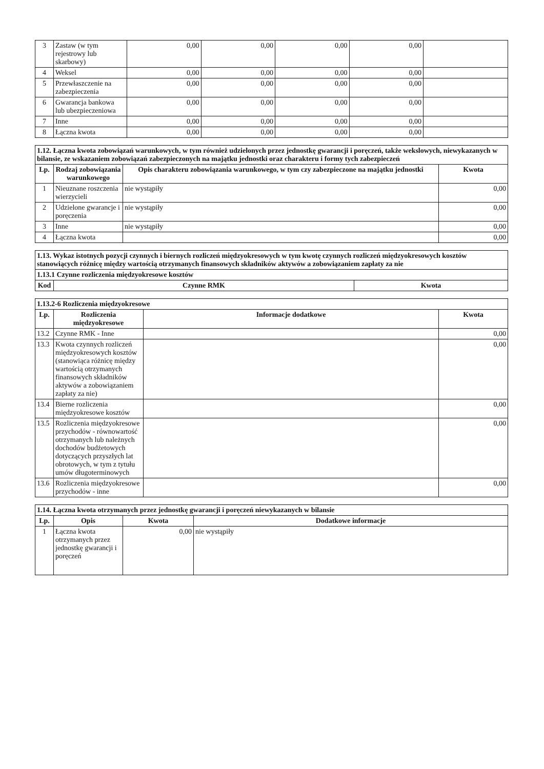| 3 | Zastaw (w tym rejestrowy lub skarbowy) | 0,00 | 0,00 | 0,00 | 0,00 | |
| 4 | Weksel | 0,00 | 0,00 | 0,00 | 0,00 | |
| 5 | Przewłaszczenie na zabezpieczenia | 0,00 | 0,00 | 0,00 | 0,00 | |
| 6 | Gwarancja bankowa lub ubezpieczeniowa | 0,00 | 0,00 | 0,00 | 0,00 | |
| 7 | Inne | 0,00 | 0,00 | 0,00 | 0,00 | |
| 8 | Łączna kwota | 0,00 | 0,00 | 0,00 | 0,00 | |
| 1.12. Łączna kwota zobowiązań warunkowych, w tym również udzielonych przez jednostkę gwarancji i poręczeń, także wekslowych, niewykazanych w bilansie, ze wskazaniem zobowiązań zabezpieczonych na majątku jednostki oraz charakteru i formy tych zabezpieczeń | | | |
| Lp. | Rodzaj zobowiązania warunkowego | Opis charakteru zobowiązania warunkowego, w tym czy zabezpieczone na majątku jednostki | Kwota |
| 1 | Nieuznane roszczenia wierzycieli | nie wystąpiły | 0,00 |
| 2 | Udzielone gwarancje i poręczenia | nie wystąpiły | 0,00 |
| 3 | Inne | nie wystąpiły | 0,00 |
| 4 | Łączna kwota | | 0,00 |
| 1.13. Wykaz istotnych pozycji czynnych i biernych rozliczeń międzyokresowych w tym kwotę czynnych rozliczeń międzyokresowych kosztów stanowiących różnicę między wartością otrzymanych finansowych składników aktywów a zobowiązaniem zapłaty za nie | | |
| 1.13.1 Czynne rozliczenia międzyokresowe kosztów | | |
| Kod | Czynne RMK | Kwota |
| 1.13.2-6 Rozliczenia międzyokresowe | | | |
| Lp. | Rozliczenia międzyokresowe | Informacje dodatkowe | Kwota |
| 13.2 | Czynne RMK - Inne | | 0,00 |
| 13.3 | Kwota czynnych rozliczeń międzyokresowych kosztów (stanowiąca różnicę między wartością otrzymanych finansowych składników aktywów a zobowiązaniem zapłaty za nie) | | 0,00 |
| 13.4 | Bierne rozliczenia międzyokresowe kosztów | | 0,00 |
| 13.5 | Rozliczenia międzyokresowe przychodów - równowartość otrzymanych lub należnych dochodów budżetowych dotyczących przyszłych lat obrotowych, w tym z tytułu umów długoterminowych | | 0,00 |
| 13.6 | Rozliczenia międzyokresowe przychodów - inne | | 0,00 |
| 1.14. Łączna kwota otrzymanych przez jednostkę gwarancji i poręczeń niewykazanych w bilansie | | | |
| Lp. | Opis | Kwota | Dodatkowe informacje |
| 1 | Łączna kwota otrzymanych przez jednostkę gwarancji i poręczeń | 0,00 | nie wystąpiły |